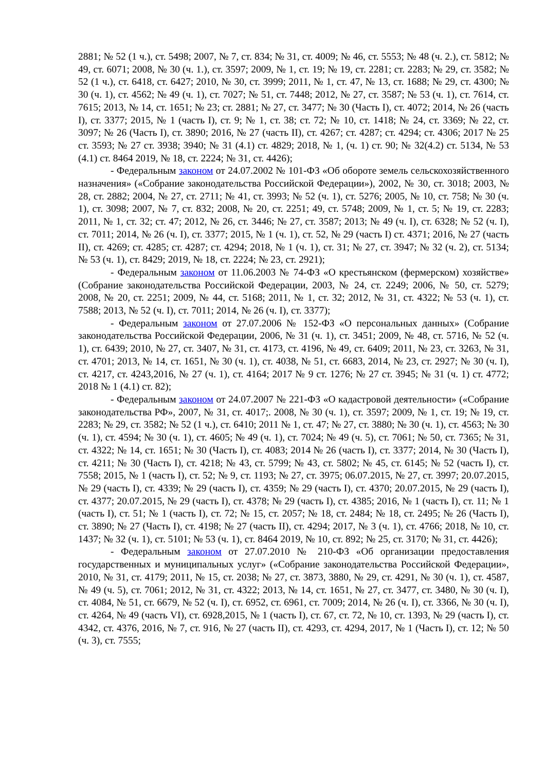2881; № 52 (1 ч.), ст. 5498; 2007, № 7, ст. 834; № 31, ст. 4009; № 46, ст. 5553; № 48 (ч. 2.), ст. 5812; № 49, ст. 6071; 2008, № 30 (ч. 1.), ст. 3597; 2009, № 1, ст. 19; № 19, ст. 2281; ст. 2283; № 29, ст. 3582; № 52 (1 ч.), ст. 6418, ст. 6427; 2010, № 30, ст. 3999; 2011, № 1, ст. 47, № 13, ст. 1688; № 29, ст. 4300; № 30 (ч. 1), ст. 4562; № 49 (ч. 1), ст. 7027; № 51, ст. 7448; 2012, № 27, ст. 3587; № 53 (ч. 1), ст. 7614, ст. 7615; 2013, № 14, ст. 1651; № 23; ст. 2881; № 27, ст. 3477; № 30 (Часть I), ст. 4072; 2014, № 26 (часть I), ст. 3377; 2015, № 1 (часть I), ст. 9; № 1, ст. 38; ст. 72; № 10, ст. 1418; № 24, ст. 3369; № 22, ст. 3097; № 26 (Часть I), ст. 3890; 2016, № 27 (часть II), ст. 4267; ст. 4287; ст. 4294; ст. 4306; 2017 № 25 ст. 3593; № 27 ст. 3938; 3940; № 31 (4.1) ст. 4829; 2018, № 1, (ч. 1) ст. 90; № 32(4.2) ст. 5134, № 53 (4.1) ст. 8464 2019, № 18, ст. 2224; № 31, ст. 4426);
- Федеральным законом от 24.07.2002 № 101-ФЗ «Об обороте земель сельскохозяйственного назначения» («Собрание законодательства Российской Федерации»), 2002, № 30, ст. 3018; 2003, № 28, ст. 2882; 2004, № 27, ст. 2711; № 41, ст. 3993; № 52 (ч. 1), ст. 5276; 2005, № 10, ст. 758; № 30 (ч. 1), ст. 3098; 2007, № 7, ст. 832; 2008, № 20, ст. 2251; 49, ст. 5748; 2009, № 1, ст. 5; № 19, ст. 2283; 2011, № 1, ст. 32; ст. 47; 2012, № 26, ст. 3446; № 27, ст. 3587; 2013; № 49 (ч. I), ст. 6328; № 52 (ч. I), ст. 7011; 2014, № 26 (ч. I), ст. 3377; 2015, № 1 (ч. 1), ст. 52, № 29 (часть I) ст. 4371; 2016, № 27 (часть II), ст. 4269; ст. 4285; ст. 4287; ст. 4294; 2018, № 1 (ч. 1), ст. 31; № 27, ст. 3947; № 32 (ч. 2), ст. 5134; № 53 (ч. 1), ст. 8429; 2019, № 18, ст. 2224; № 23, ст. 2921);
- Федеральным законом от 11.06.2003 № 74-ФЗ «О крестьянском (фермерском) хозяйстве» (Собрание законодательства Российской Федерации, 2003, № 24, ст. 2249; 2006, № 50, ст. 5279; 2008, № 20, ст. 2251; 2009, № 44, ст. 5168; 2011, № 1, ст. 32; 2012, № 31, ст. 4322; № 53 (ч. 1), ст. 7588; 2013, № 52 (ч. I), ст. 7011; 2014, № 26 (ч. I), ст. 3377);
- Федеральным законом от 27.07.2006 № 152-ФЗ «О персональных данных» (Собрание законодательства Российской Федерации, 2006, № 31 (ч. 1), ст. 3451; 2009, № 48, ст. 5716, № 52 (ч. 1), ст. 6439; 2010, № 27, ст. 3407, № 31, ст. 4173, ст. 4196, № 49, ст. 6409; 2011, № 23, ст. 3263, № 31, ст. 4701; 2013, № 14, ст. 1651, № 30 (ч. 1), ст. 4038, № 51, ст. 6683, 2014, № 23, ст. 2927; № 30 (ч. I), ст. 4217, ст. 4243,2016, № 27 (ч. 1), ст. 4164; 2017 № 9 ст. 1276; № 27 ст. 3945; № 31 (ч. 1) ст. 4772; 2018 № 1 (4.1) ст. 82);
- Федеральным законом от 24.07.2007 № 221-ФЗ «О кадастровой деятельности» («Собрание законодательства РФ», 2007, № 31, ст. 4017;. 2008, № 30 (ч. 1), ст. 3597; 2009, № 1, ст. 19; № 19, ст. 2283; № 29, ст. 3582; № 52 (1 ч.), ст. 6410; 2011 № 1, ст. 47; № 27, ст. 3880; № 30 (ч. 1), ст. 4563; № 30 (ч. 1), ст. 4594; № 30 (ч. 1), ст. 4605; № 49 (ч. 1), ст. 7024; № 49 (ч. 5), ст. 7061; № 50, ст. 7365; № 31, ст. 4322; № 14, ст. 1651; № 30 (Часть I), ст. 4083; 2014 № 26 (часть I), ст. 3377; 2014, № 30 (Часть I), ст. 4211; № 30 (Часть I), ст. 4218; № 43, ст. 5799; № 43, ст. 5802; № 45, ст. 6145; № 52 (часть I), ст. 7558; 2015, № 1 (часть I), ст. 52; № 9, ст. 1193; № 27, ст. 3975; 06.07.2015, № 27, ст. 3997; 20.07.2015, № 29 (часть I), ст. 4339; № 29 (часть I), ст. 4359; № 29 (часть I), ст. 4370; 20.07.2015, № 29 (часть I), ст. 4377; 20.07.2015, № 29 (часть I), ст. 4378; № 29 (часть I), ст. 4385; 2016, № 1 (часть I), ст. 11; № 1 (часть I), ст. 51; № 1 (часть I), ст. 72; № 15, ст. 2057; № 18, ст. 2484; № 18, ст. 2495; № 26 (Часть I), ст. 3890; № 27 (Часть I), ст. 4198; № 27 (часть II), ст. 4294; 2017, № 3 (ч. 1), ст. 4766; 2018, № 10, ст. 1437; № 32 (ч. 1), ст. 5101; № 53 (ч. 1), ст. 8464 2019, № 10, ст. 892; № 25, ст. 3170; № 31, ст. 4426);
- Федеральным законом от 27.07.2010 № 210-ФЗ «Об организации предоставления государственных и муниципальных услуг» («Собрание законодательства Российской Федерации», 2010, № 31, ст. 4179; 2011, № 15, ст. 2038; № 27, ст. 3873, 3880, № 29, ст. 4291, № 30 (ч. 1), ст. 4587, № 49 (ч. 5), ст. 7061; 2012, № 31, ст. 4322; 2013, № 14, ст. 1651, № 27, ст. 3477, ст. 3480, № 30 (ч. I), ст. 4084, № 51, ст. 6679, № 52 (ч. I), ст. 6952, ст. 6961, ст. 7009; 2014, № 26 (ч. I), ст. 3366, № 30 (ч. I), ст. 4264, № 49 (часть VI), ст. 6928,2015, № 1 (часть I), ст. 67, ст. 72, № 10, ст. 1393, № 29 (часть I), ст. 4342, ст. 4376, 2016, № 7, ст. 916, № 27 (часть II), ст. 4293, ст. 4294, 2017, № 1 (Часть I), ст. 12; № 50 (ч. 3), ст. 7555;